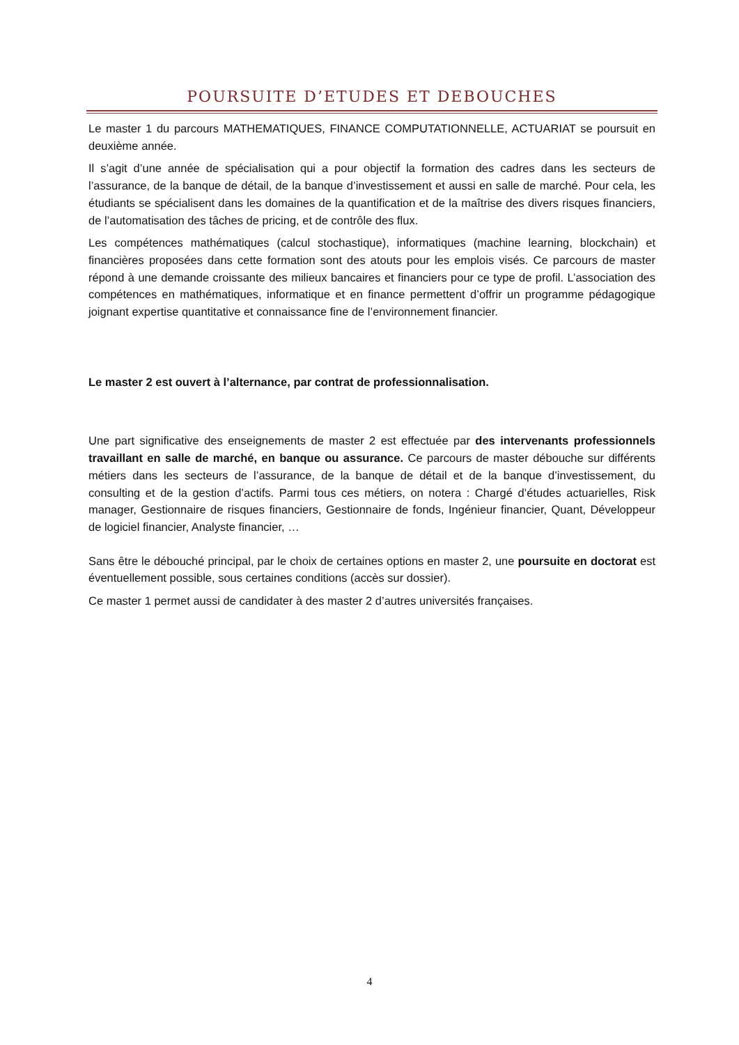POURSUITE D’ETUDES ET DEBOUCHES
Le master 1 du parcours MATHEMATIQUES, FINANCE COMPUTATIONNELLE, ACTUARIAT se poursuit en deuxième année.
Il s’agit d’une année de spécialisation qui a pour objectif la formation des cadres dans les secteurs de l’assurance, de la banque de détail, de la banque d’investissement et aussi en salle de marché. Pour cela, les étudiants se spécialisent dans les domaines de la quantification et de la maîtrise des divers risques financiers, de l’automatisation des tâches de pricing, et de contrôle des flux.
Les compétences mathématiques (calcul stochastique), informatiques (machine learning, blockchain) et financières proposées dans cette formation sont des atouts pour les emplois visés. Ce parcours de master répond à une demande croissante des milieux bancaires et financiers pour ce type de profil. L’association des compétences en mathématiques, informatique et en finance permettent d’offrir un programme pédagogique joignant expertise quantitative et connaissance fine de l’environnement financier.
Le master 2 est ouvert à l’alternance, par contrat de professionnalisation.
Une part significative des enseignements de master 2 est effectuée par des intervenants professionnels travaillant en salle de marché, en banque ou assurance. Ce parcours de master débouche sur différents métiers dans les secteurs de l’assurance, de la banque de détail et de la banque d’investissement, du consulting et de la gestion d’actifs. Parmi tous ces métiers, on notera : Chargé d’études actuarielles, Risk manager, Gestionnaire de risques financiers, Gestionnaire de fonds, Ingénieur financier, Quant, Développeur de logiciel financier, Analyste financier, …
Sans être le débouché principal, par le choix de certaines options en master 2, une poursuite en doctorat est éventuellement possible, sous certaines conditions (accès sur dossier).
Ce master 1 permet aussi de candidater à des master 2 d’autres universités françaises.
4